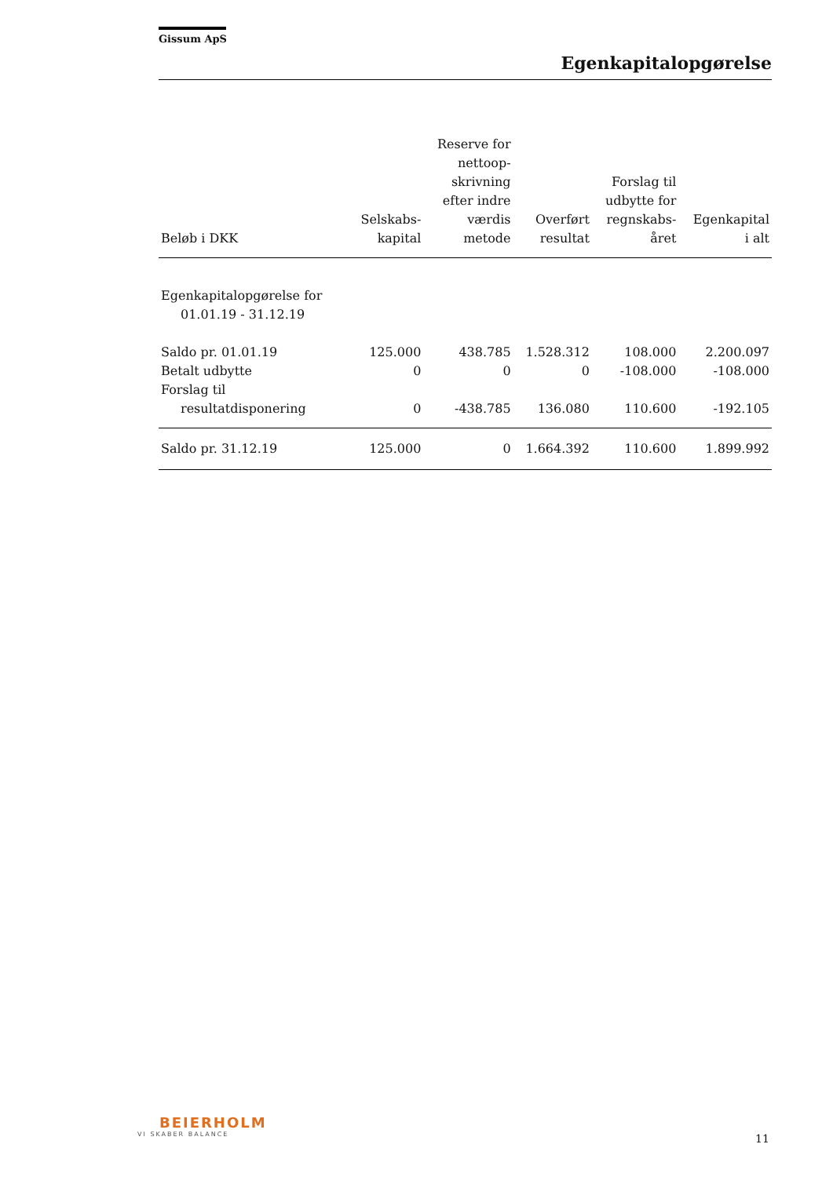Gissum ApS
Egenkapitalopgørelse
| Beløb i DKK | Selskabs- kapital | Reserve for nettoop- skrivning efter indre værdis metode | Overført resultat | Forslag til udbytte for regnskabs- året | Egenkapital i alt |
| --- | --- | --- | --- | --- | --- |
| Egenkapitalopgørelse for 01.01.19 - 31.12.19 | | | | | |
| Saldo pr. 01.01.19 | 125.000 | 438.785 | 1.528.312 | 108.000 | 2.200.097 |
| Betalt udbytte | 0 | 0 | 0 | -108.000 | -108.000 |
| Forslag til resultatdisponering | 0 | -438.785 | 136.080 | 110.600 | -192.105 |
| Saldo pr. 31.12.19 | 125.000 | 0 | 1.664.392 | 110.600 | 1.899.992 |
BEIERHOLM
VI SKABER BALANCE
11